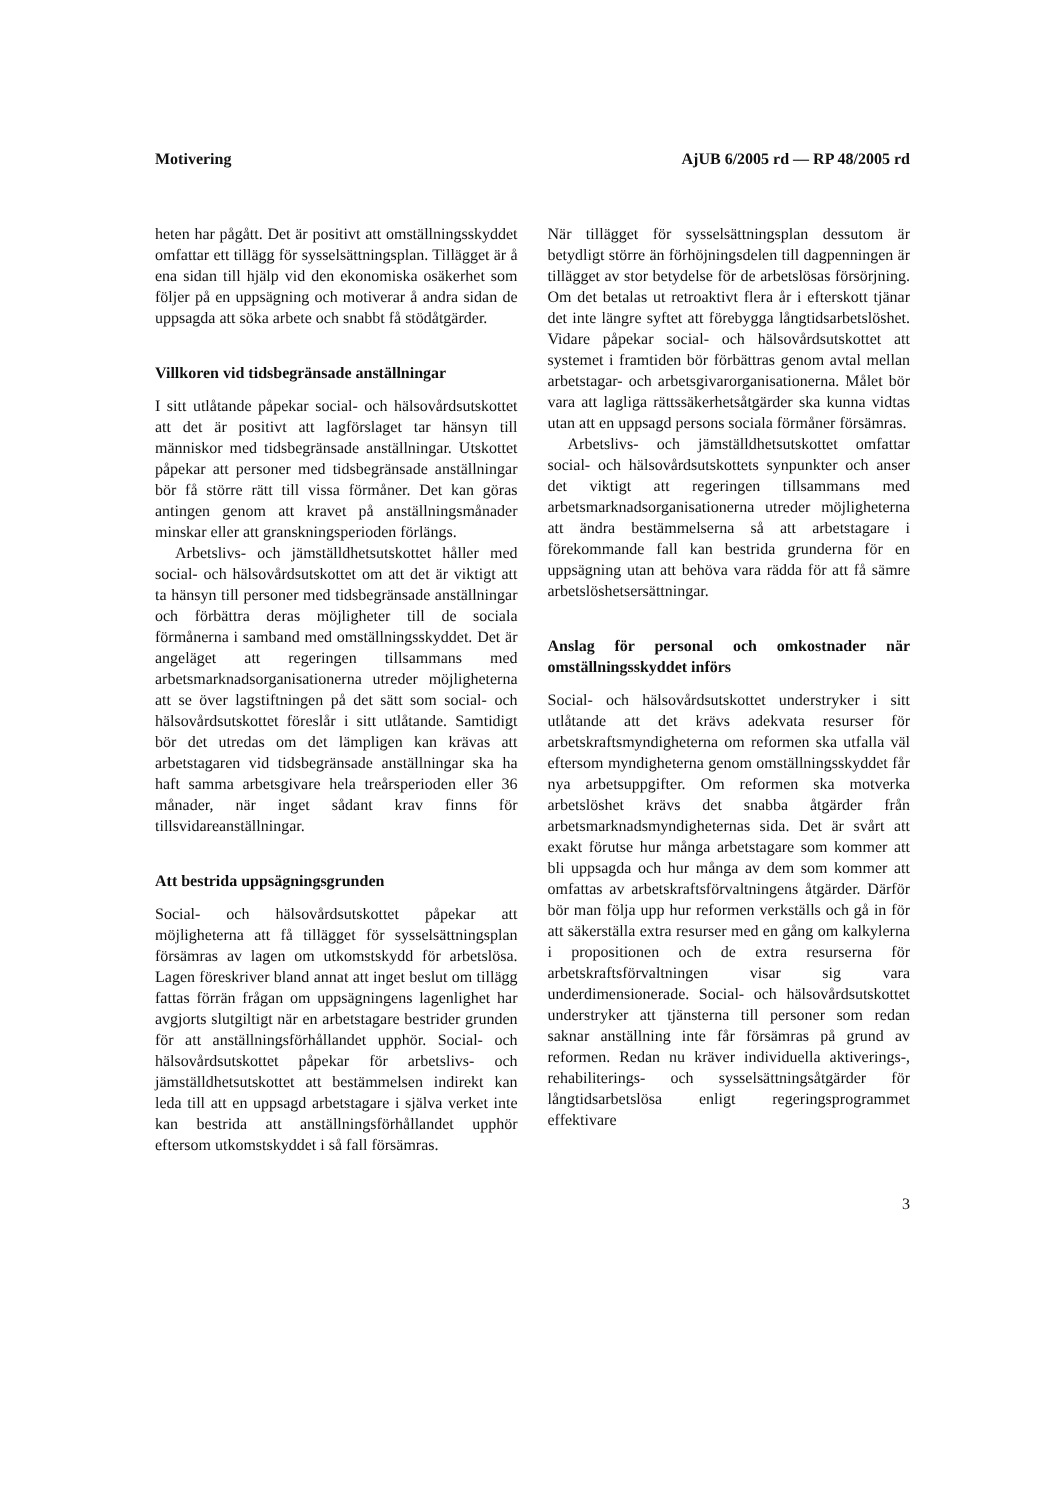Motivering AjUB 6/2005 rd — RP 48/2005 rd
heten har pågått. Det är positivt att omställningsskyddet omfattar ett tillägg för sysselsättningsplan. Tillägget är å ena sidan till hjälp vid den ekonomiska osäkerhet som följer på en uppsägning och motiverar å andra sidan de uppsagda att söka arbete och snabbt få stödåtgärder.
Villkoren vid tidsbegränsade anställningar
I sitt utlåtande påpekar social- och hälsovårdsutskottet att det är positivt att lagförslaget tar hänsyn till människor med tidsbegränsade anställningar. Utskottet påpekar att personer med tidsbegränsade anställningar bör få större rätt till vissa förmåner. Det kan göras antingen genom att kravet på anställningsmånader minskar eller att granskningsperioden förlängs.
Arbetslivs- och jämställdhetsutskottet håller med social- och hälsovårdsutskottet om att det är viktigt att ta hänsyn till personer med tidsbegränsade anställningar och förbättra deras möjligheter till de sociala förmånerna i samband med omställningsskyddet. Det är angeläget att regeringen tillsammans med arbetsmarknadsorganisationerna utreder möjligheterna att se över lagstiftningen på det sätt som social- och hälsovårdsutskottet föreslår i sitt utlåtande. Samtidigt bör det utredas om det lämpligen kan krävas att arbetstagaren vid tidsbegränsade anställningar ska ha haft samma arbetsgivare hela treårsperioden eller 36 månader, när inget sådant krav finns för tillsvidareanställningar.
Att bestrida uppsägningsgrunden
Social- och hälsovårdsutskottet påpekar att möjligheterna att få tillägget för sysselsättningsplan försämras av lagen om utkomstskydd för arbetslösa. Lagen föreskriver bland annat att inget beslut om tillägg fattas förrän frågan om uppsägningens lagenlighet har avgjorts slutgiltigt när en arbetstagare bestrider grunden för att anställningsförhållandet upphör. Social- och hälsovårdsutskottet påpekar för arbetslivs- och jämställdhetsutskottet att bestämmelsen indirekt kan leda till att en uppsagd arbetstagare i själva verket inte kan bestrida att anställningsförhållandet upphör eftersom utkomstskyddet i så fall försämras.
När tillägget för sysselsättningsplan dessutom är betydligt större än förhöjningsdelen till dagpenningen är tillägget av stor betydelse för de arbetslösas försörjning. Om det betalas ut retroaktivt flera år i efterskott tjänar det inte längre syftet att förebygga långtidsarbetslöshet. Vidare påpekar social- och hälsovårdsutskottet att systemet i framtiden bör förbättras genom avtal mellan arbetstagar- och arbetsgivarorganisationerna. Målet bör vara att lagliga rättssäkerhetsåtgärder ska kunna vidtas utan att en uppsagd persons sociala förmåner försämras.
Arbetslivs- och jämställdhetsutskottet omfattar social- och hälsovårdsutskottets synpunkter och anser det viktigt att regeringen tillsammans med arbetsmarknadsorganisationerna utreder möjligheterna att ändra bestämmelserna så att arbetstagare i förekommande fall kan bestrida grunderna för en uppsägning utan att behöva vara rädda för att få sämre arbetslöshetsersättningar.
Anslag för personal och omkostnader när omställningsskyddet införs
Social- och hälsovårdsutskottet understryker i sitt utlåtande att det krävs adekvata resurser för arbetskraftsmyndigheterna om reformen ska utfalla väl eftersom myndigheterna genom omställningsskyddet får nya arbetsuppgifter. Om reformen ska motverka arbetslöshet krävs det snabba åtgärder från arbetsmarknadsmyndigheternas sida. Det är svårt att exakt förutse hur många arbetstagare som kommer att bli uppsagda och hur många av dem som kommer att omfattas av arbetskraftsförvaltningens åtgärder. Därför bör man följa upp hur reformen verkställs och gå in för att säkerställa extra resurser med en gång om kalkylerna i propositionen och de extra resurserna för arbetskraftsförvaltningen visar sig vara underdimensionerade. Social- och hälsovårdsutskottet understryker att tjänsterna till personer som redan saknar anställning inte får försämras på grund av reformen. Redan nu kräver individuella aktiverings-, rehabiliterings- och sysselsättningsåtgärder för långtidsarbetslösa enligt regeringsprogrammet effektivare
3